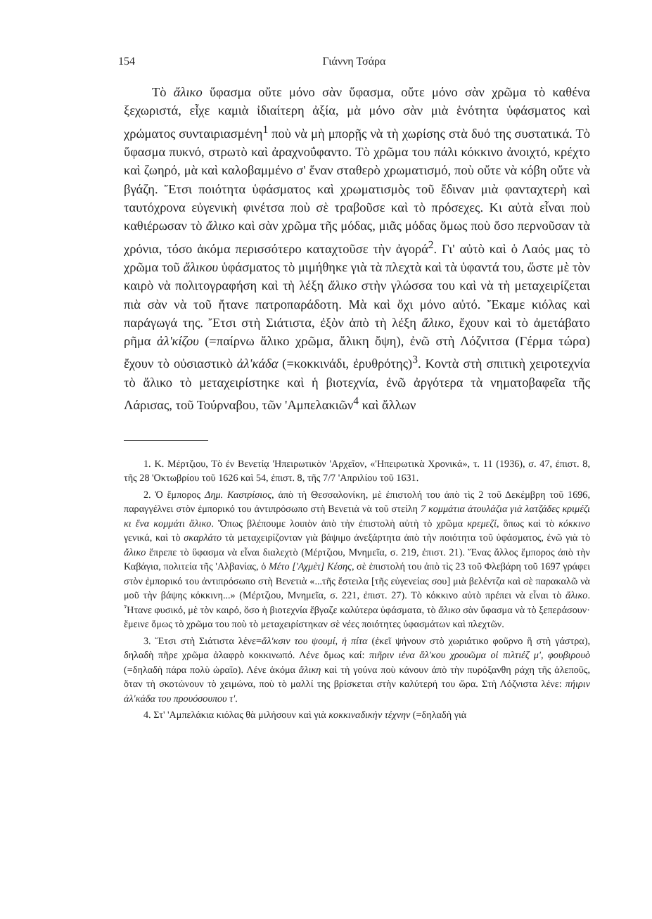154 Γιάννη Τσάρα
Τὸ ἄλικο ὕφασμα οὔτε μόνο σὰν ὕφασμα, οὔτε μόνο σὰν χρῶμα τὸ καθένα ξεχωριστά, εἶχε καμιὰ ἰδιαίτερη ἀξία, μὰ μόνο σὰν μιὰ ἑνότητα ὑφάσματος καὶ χρώματος συνταιριασμένη<sup>1</sup> ποὺ νὰ μὴ μπορῇς νὰ τὴ χωρίσης στὰ δυό της συστατικά. Τὸ ὕφασμα πυκνό, στρωτὸ καὶ ἀραχνοΰφαντο. Τὸ χρῶμα του πάλι κόκκινο ἀνοιχτό, κρέχτο καὶ ζωηρό, μὰ καὶ καλοβαμμένο σ' ἕναν σταθερὸ χρωματισμό, ποὺ οὔτε νὰ κόβη οὔτε νὰ βγάζη. Ἔτσι ποιότητα ὑφάσματος καὶ χρωματισμὸς τοῦ ἔδιναν μιὰ φανταχτερὴ καὶ ταυτόχρονα εὐγενικὴ φινέτσα ποὺ σὲ τραβοῦσε καὶ τὸ πρόσεχες. Κι αὐτὰ εἶναι ποὺ καθιέρωσαν τὸ ἄλικο καὶ σὰν χρῶμα τῆς μόδας, μιᾶς μόδας ὅμως ποὺ ὅσο περνοῦσαν τὰ χρόνια, τόσο ἀκόμα περισσότερο καταχτοῦσε τὴν ἀγορά<sup>2</sup>. Γι' αὐτὸ καὶ ὁ Λαός μας τὸ χρῶμα τοῦ ἄλικου ὑφάσματος τὸ μιμήθηκε γιὰ τὰ πλεχτὰ καὶ τὰ ὑφαντά του, ὥστε μὲ τὸν καιρὸ νὰ πολιτογραφήση καὶ τὴ λέξη ἄλικο στὴν γλώσσα του καὶ νὰ τὴ μεταχειρίζεται πιὰ σὰν νὰ τοῦ ἤτανε πατροπαράδοτη. Μὰ καὶ ὄχι μόνο αὐτό. Ἔκαμε κιόλας καὶ παράγωγά της. Ἔτσι στὴ Σιάτιστα, ἐξὸν ἀπὸ τὴ λέξη ἄλικο, ἔχουν καὶ τὸ ἀμετάβατο ρῆμα ἀλ'κίζου (=παίρνω ἄλικο χρῶμα, ἄλικη ὄψη), ἐνῶ στὴ Λόζνιτσα (Γέρμα τώρα) ἔχουν τὸ οὐσιαστικὸ ἀλ'κάδα (=κοκκινάδι, ἐρυθρότης)<sup>3</sup>. Κοντὰ στὴ σπιτικὴ χειροτεχνία τὸ ἄλικο τὸ μεταχειρίστηκε καὶ ἡ βιοτεχνία, ἐνῶ ἀργότερα τὰ νηματοβαφεῖα τῆς Λάρισας, τοῦ Τούρναβου, τῶν 'Αμπελακιῶν<sup>4</sup> καὶ ἄλλων
1. Κ. Μέρτζιου, Τὸ ἐν Βενετίᾳ 'Ηπειρωτικὸν 'Αρχεῖον, «'Ηπειρωτικὰ Χρονικά», τ. 11 (1936), σ. 47, ἐπιστ. 8, τῆς 28 'Οκτωβρίου τοῦ 1626 καὶ 54, ἐπιστ. 8, τῆς 7/7 'Απριλίου τοῦ 1631.
2. Ὁ ἔμπορος Δημ. Καστρίσιος, ἀπὸ τὴ Θεσσαλονίκη, μὲ ἐπιστολή του ἀπὸ τὶς 2 τοῦ Δεκέμβρη τοῦ 1696, παραγγέλνει στὸν ἐμπορικό του ἀντιπρόσωπο στὴ Βενετιὰ νὰ τοῦ στείλη 7 κομμάτια ἀτουλάζια γιὰ λατζάδες κριμέζι κι ἕνα κομμάτι ἄλικο. Ὅπως βλέπουμε λοιπὸν ἀπὸ τὴν ἐπιστολὴ αὐτὴ τὸ χρῶμα κρεμεζί, ὅπως καὶ τὸ κόκκινο γενικά, καὶ τὸ σκαρλάτο τὰ μεταχειρίζονταν γιὰ βάψιμο ἀνεξάρτητα ἀπὸ τὴν ποιότητα τοῦ ὑφάσματος, ἐνῶ γιὰ τὸ ἄλικο ἔπρεπε τὸ ὕφασμα νὰ εἶναι διαλεχτὸ (Μέρτζιου, Μνημεῖα, σ. 219, ἐπιστ. 21). Ἕνας ἄλλος ἔμπορος ἀπὸ τὴν Καβάγια, πολιτεία τῆς 'Αλβανίας, ὁ Μέτο ['Αχμὲτ] Κέσης, σὲ ἐπιστολή του ἀπὸ τὶς 23 τοῦ Φλεβάρη τοῦ 1697 γράφει στὸν ἐμπορικό του ἀντιπρόσωπο στὴ Βενετιὰ «...τῆς ἔστειλα [τῆς εὐγενείας σου] μιὰ βελέντζα καὶ σὲ παρακαλῶ νὰ μοῦ τὴν βάψης κόκκινη...» (Μέρτζιου, Μνημεῖα, σ. 221, ἐπιστ. 27). Τὸ κόκκινο αὐτὸ πρέπει νὰ εἶναι τὸ ἄλικο. Ἦτανε φυσικό, μὲ τὸν καιρό, ὅσο ἡ βιοτεχνία ἔβγαζε καλύτερα ὑφάσματα, τὸ ἄλικο σὰν ὕφασμα νὰ τὸ ξεπεράσουν· ἔμεινε ὅμως τὸ χρῶμα του ποὺ τὸ μεταχειρίστηκαν σὲ νέες ποιότητες ὑφασμάτων καὶ πλεχτῶν.
3. Ἔτσι στὴ Σιάτιστα λένε=ἄλ'κσιν του ψουμί, ἡ πίτα (ἐκεῖ ψήνουν στὸ χωριάτικο φοῦρνο ἢ στὴ γάστρα), δηλαδὴ πῆρε χρῶμα ἀλαφρὸ κοκκινωπό. Λένε ὅμως καί: πιῆριν ιένα ἄλ'κου χρουῶμα οἱ πιλτιέζ μ', φουβιρουὸ (=δηλαδὴ πάρα πολὺ ὡραῖο). Λένε ἀκόμα ἄλικη καὶ τὴ γούνα ποὺ κάνουν ἀπὸ τὴν πυρόξανθη ράχη τῆς ἀλεποῦς, ὅταν τὴ σκοτώνουν τὸ χειμώνα, ποὺ τὸ μαλλί της βρίσκεται στὴν καλύτερή του ὥρα. Στὴ Λόζνιστα λένε: πήιριν ἀλ'κάδα του προυόσουπου τ'.
4. Στ' 'Αμπελάκια κιόλας θὰ μιλήσουν καὶ γιὰ κοκκιναδικὴν τέχνην (=δηλαδὴ γιὰ